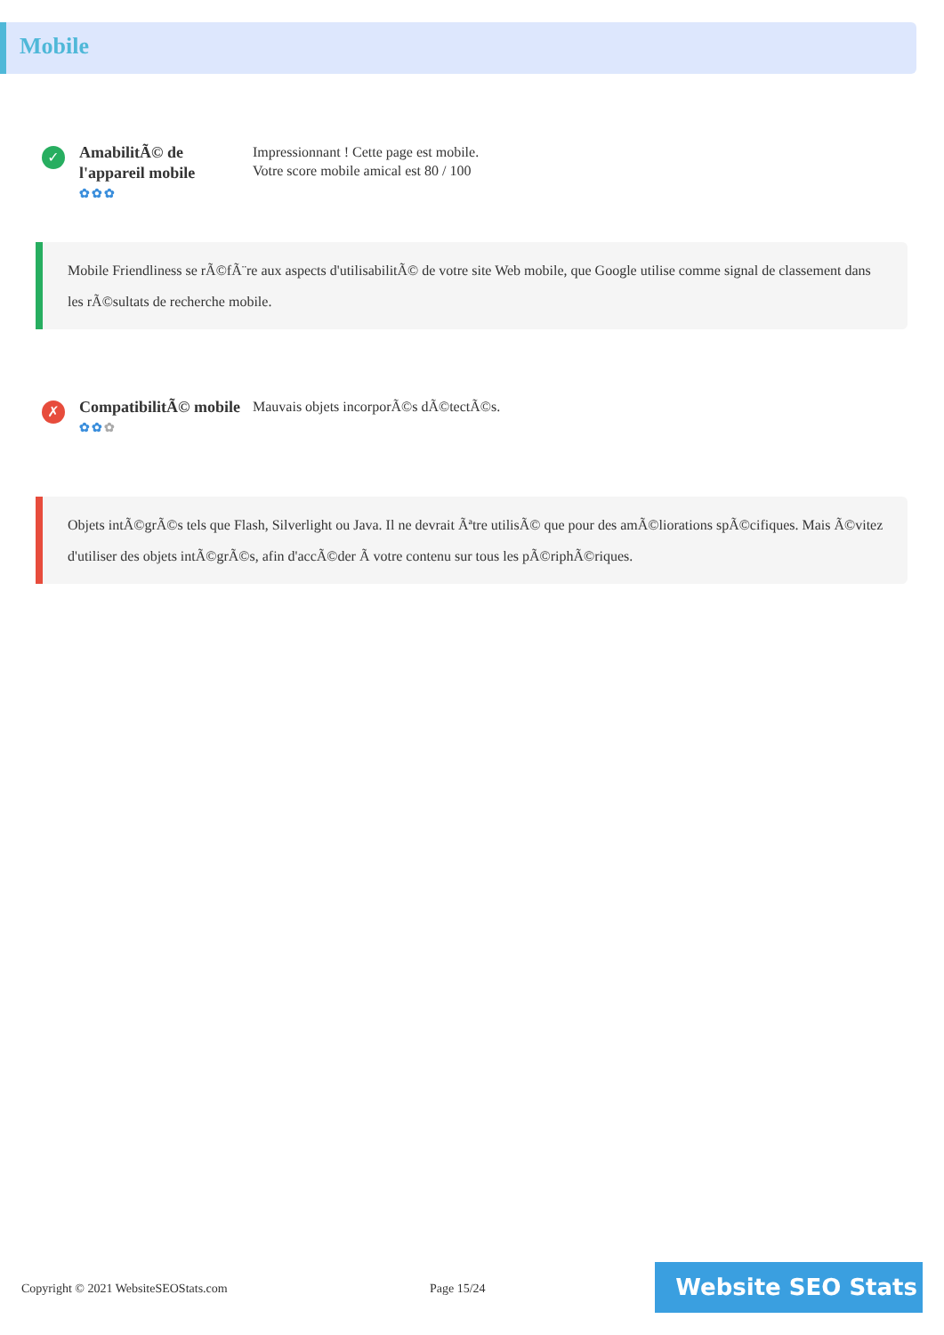Mobile
✓
AmabilitÃ© de l'appareil mobile
✿✿✿
Impressionnant ! Cette page est mobile.
Votre score mobile amical est 80 / 100
Mobile Friendliness se rÃ©fÃ¨re aux aspects d'utilisabilitÃ© de votre site Web mobile, que Google utilise comme signal de classement dans les rÃ©sultats de recherche mobile.
✗
CompatibilitÃ© mobile
✿✿✿
Mauvais objets incorporÃ©s dÃ©tectÃ©s.
Objets intÃ©grÃ©s tels que Flash, Silverlight ou Java. Il ne devrait Ãªtre utilisÃ© que pour des amÃ©liorations spÃ©cifiques. Mais Ã©vitez d'utiliser des objets intÃ©grÃ©s, afin d'accÃ©der Ã votre contenu sur tous les pÃ©riphÃ©riques.
Copyright © 2021 WebsiteSEOStats.com
Page 15/24 Website SEO Stats